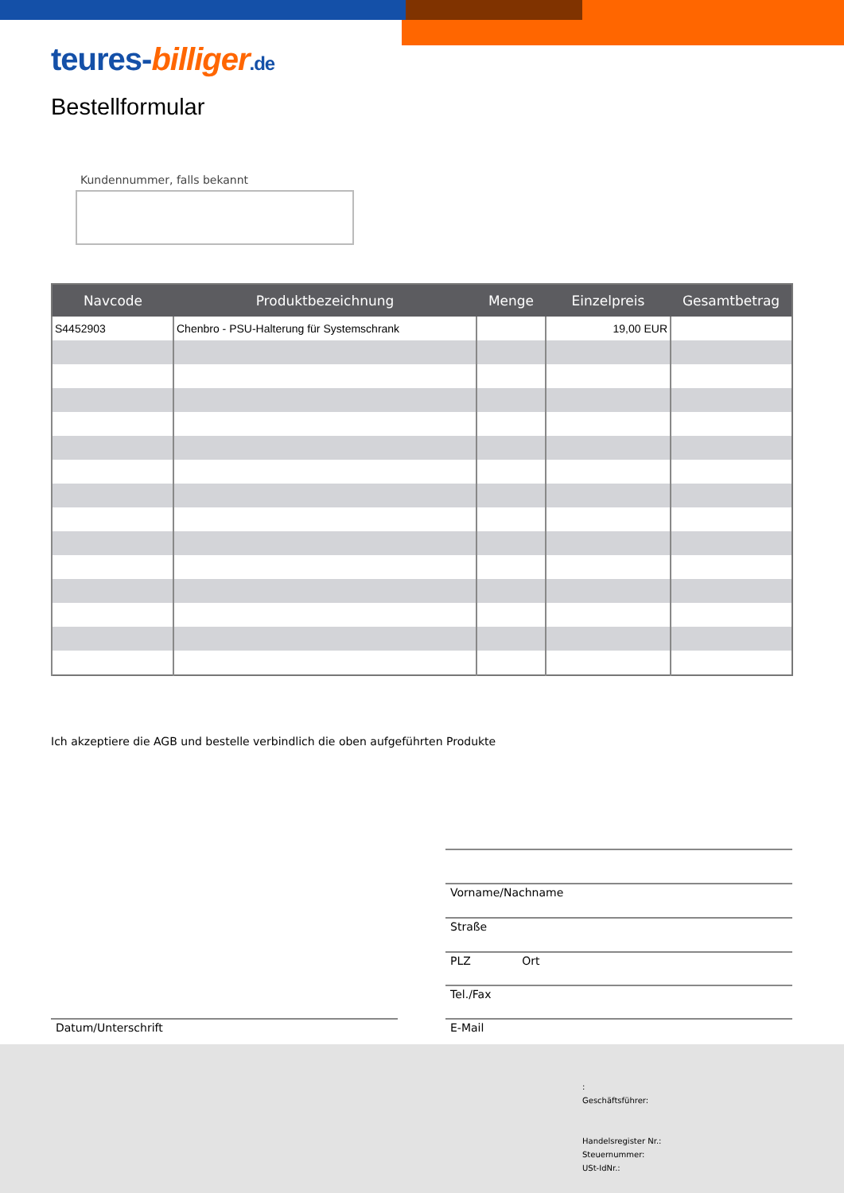teures-billiger.de
Bestellformular
Kundennummer, falls bekannt
| Navcode | Produktbezeichnung | Menge | Einzelpreis | Gesamtbetrag |
| --- | --- | --- | --- | --- |
| S4452903 | Chenbro - PSU-Halterung für Systemschrank | | 19,00 EUR | |
Ich akzeptiere die AGB und bestelle verbindlich die oben aufgeführten Produkte
Vorname/Nachname
Straße
PLZ Ort
Tel./Fax
Datum/Unterschrift E-Mail
:
Geschäftsführer:
Handelsregister Nr.:
Steuernummer:
USt-IdNr.: